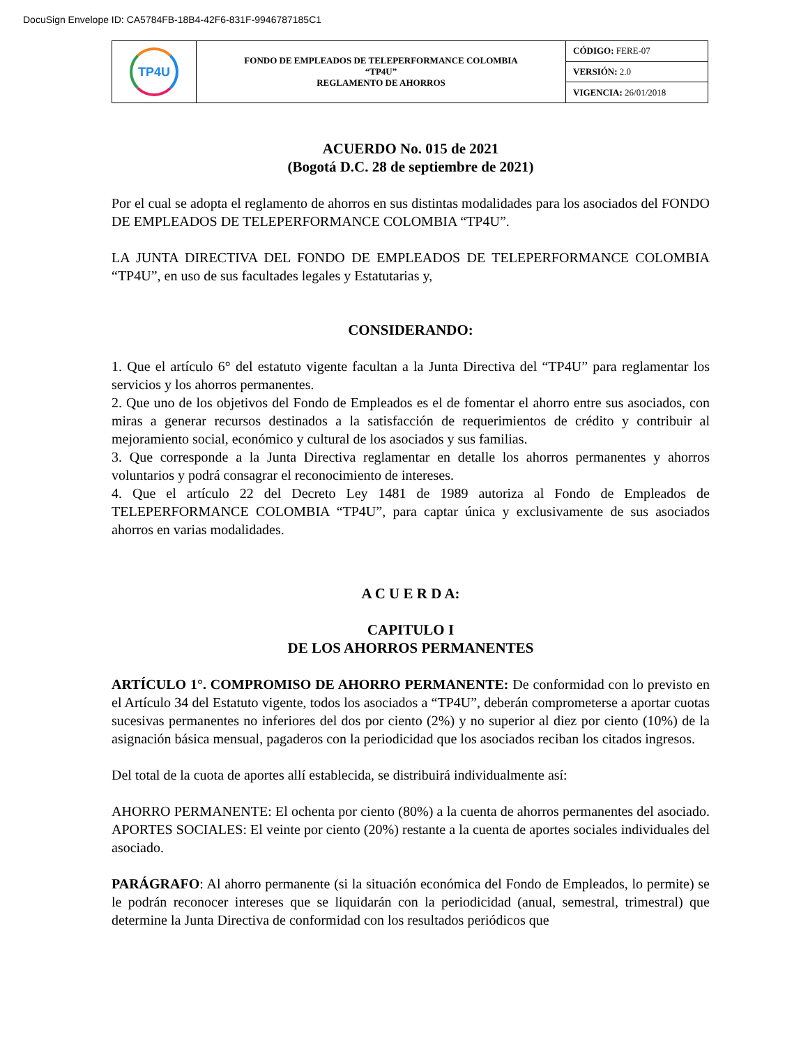DocuSign Envelope ID: CA5784FB-18B4-42F6-831F-9946787185C1
| TP4U | FONDO DE EMPLEADOS DE TELEPERFORMANCE COLOMBIA “TP4U” REGLAMENTO DE AHORROS | CÓDIGO: FERE-07 |
| | | VERSIÓN: 2.0 |
| | | VIGENCIA: 26/01/2018 |
ACUERDO No. 015 de 2021
(Bogotá D.C. 28 de septiembre de 2021)
Por el cual se adopta el reglamento de ahorros en sus distintas modalidades para los asociados del FONDO DE EMPLEADOS DE TELEPERFORMANCE COLOMBIA “TP4U”.
LA JUNTA DIRECTIVA DEL FONDO DE EMPLEADOS DE TELEPERFORMANCE COLOMBIA “TP4U”, en uso de sus facultades legales y Estatutarias y,
CONSIDERANDO:
1. Que el artículo 6° del estatuto vigente facultan a la Junta Directiva del “TP4U” para reglamentar los servicios y los ahorros permanentes.
2. Que uno de los objetivos del Fondo de Empleados es el de fomentar el ahorro entre sus asociados, con miras a generar recursos destinados a la satisfacción de requerimientos de crédito y contribuir al mejoramiento social, económico y cultural de los asociados y sus familias.
3. Que corresponde a la Junta Directiva reglamentar en detalle los ahorros permanentes y ahorros voluntarios y podrá consagrar el reconocimiento de intereses.
4. Que el artículo 22 del Decreto Ley 1481 de 1989 autoriza al Fondo de Empleados de TELEPERFORMANCE COLOMBIA “TP4U”, para captar única y exclusivamente de sus asociados ahorros en varias modalidades.
A C U E R D A:
CAPITULO I
DE LOS AHORROS PERMANENTES
ARTÍCULO 1°. COMPROMISO DE AHORRO PERMANENTE: De conformidad con lo previsto en el Artículo 34 del Estatuto vigente, todos los asociados a “TP4U”, deberán comprometerse a aportar cuotas sucesivas permanentes no inferiores del dos por ciento (2%) y no superior al diez por ciento (10%) de la asignación básica mensual, pagaderos con la periodicidad que los asociados reciban los citados ingresos.
Del total de la cuota de aportes allí establecida, se distribuirá individualmente así:
AHORRO PERMANENTE: El ochenta por ciento (80%) a la cuenta de ahorros permanentes del asociado. APORTES SOCIALES: El veinte por ciento (20%) restante a la cuenta de aportes sociales individuales del asociado.
PARÁGRAFO: Al ahorro permanente (si la situación económica del Fondo de Empleados, lo permite) se le podrán reconocer intereses que se liquidarán con la periodicidad (anual, semestral, trimestral) que determine la Junta Directiva de conformidad con los resultados periódicos que